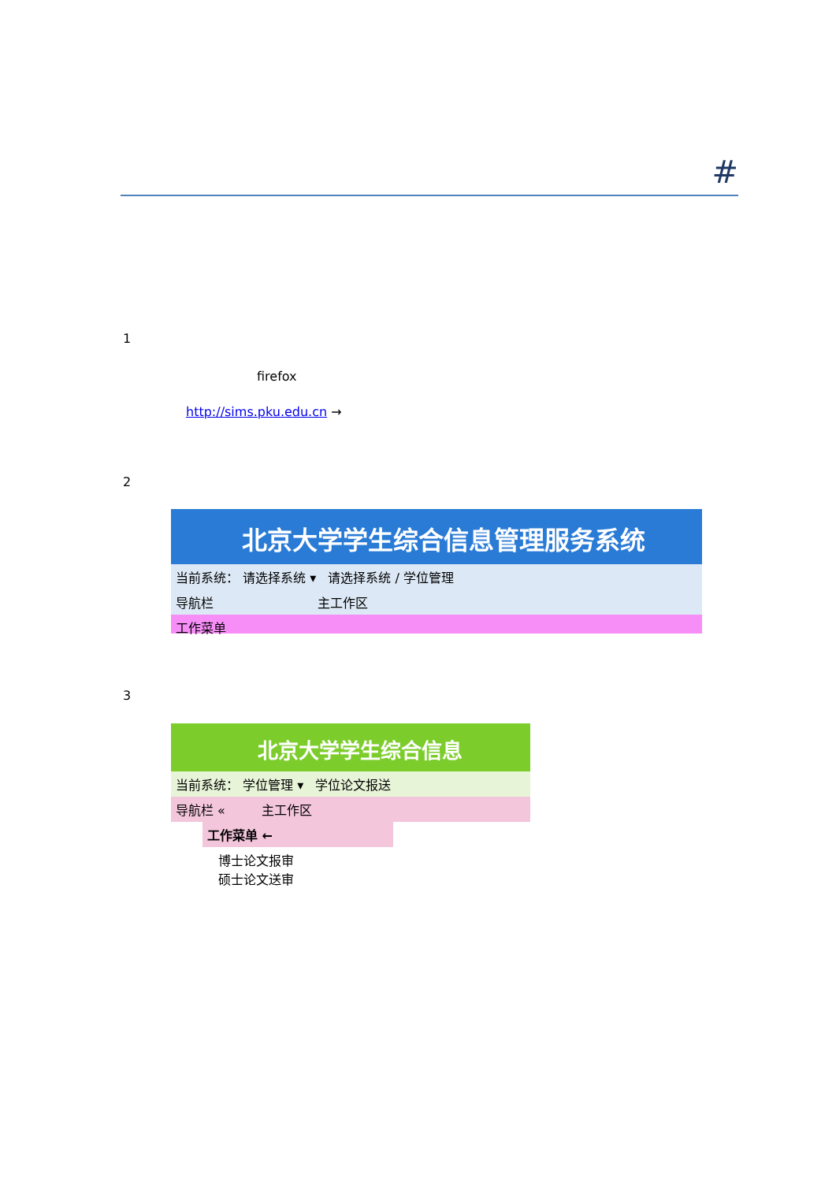#
1
firefox
http://sims.pku.edu.cn →
2
北京大学学生综合信息管理服务系统
当前系统： 请选择系统 ▾ 请选择系统 / 学位管理
导航栏 主工作区
工作菜单
3
北京大学学生综合信息
当前系统： 学位管理 ▾ 学位论文报送
导航栏 « 主工作区
工作菜单 ←
博士论文报审
硕士论文送审